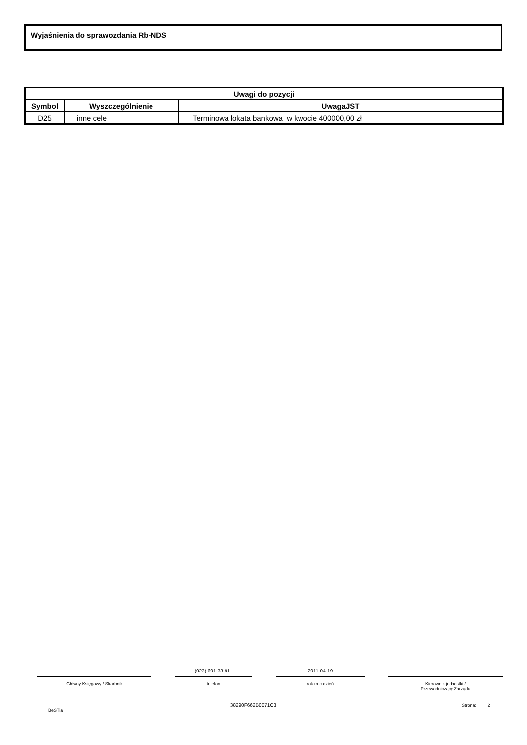Wyjaśnienia do sprawozdania Rb-NDS
| Uwagi do pozycji | | |
| --- | --- | --- |
| Symbol | Wyszczególnienie | UwagaJST |
| D25 | inne cele | Terminowa lokata bankowa w kwocie 400000,00 zł |
(023) 691-33-91 2011-04-19
Główny Księgowy / Skarbnik telefon rok m-c dzień
Kierownik jednostki /
Przewodniczący Zarządu
BeSTia
38290F662B0071C3 Strona: 2